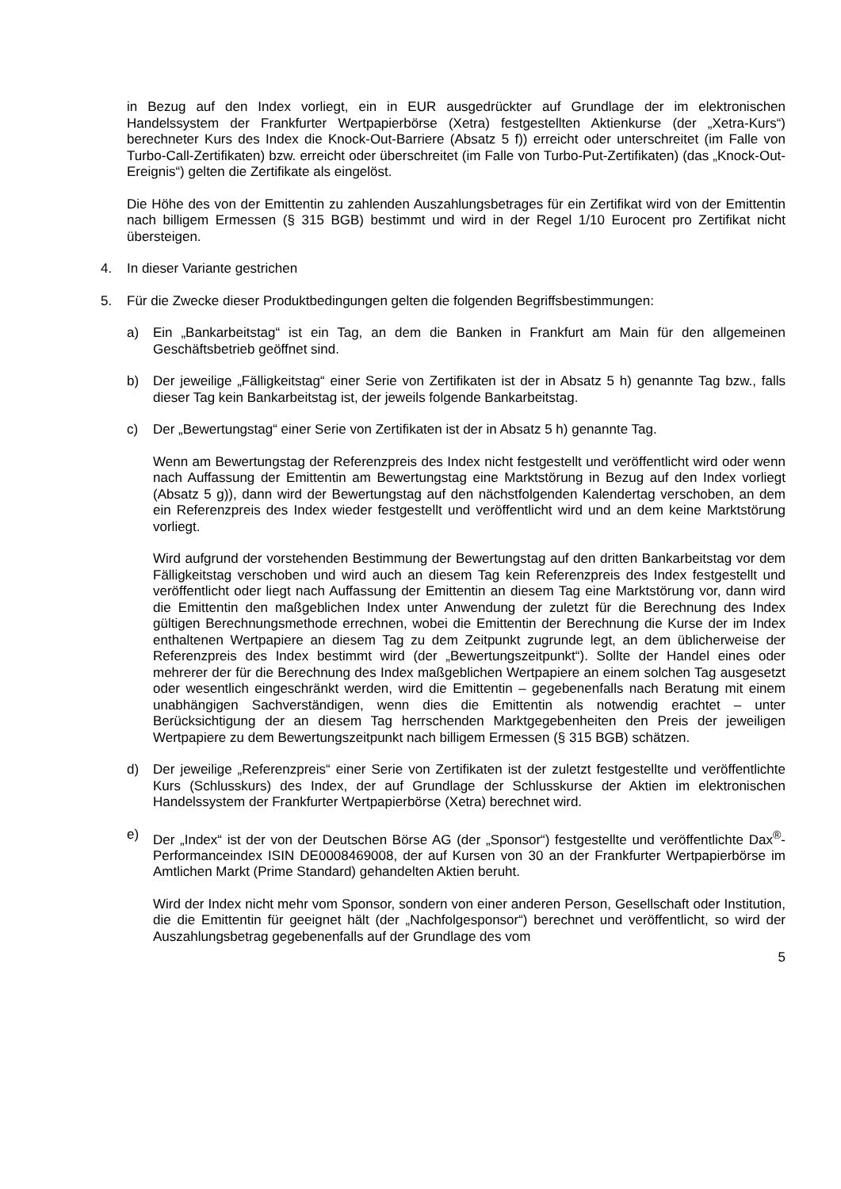in Bezug auf den Index vorliegt, ein in EUR ausgedrückter auf Grundlage der im elektronischen Handelssystem der Frankfurter Wertpapierbörse (Xetra) festgestellten Aktienkurse (der „Xetra-Kurs“) berechneter Kurs des Index die Knock-Out-Barriere (Absatz 5 f)) erreicht oder unterschreitet (im Falle von Turbo-Call-Zertifikaten) bzw. erreicht oder überschreitet (im Falle von Turbo-Put-Zertifikaten) (das „Knock-Out-Ereignis“) gelten die Zertifikate als eingelöst.
Die Höhe des von der Emittentin zu zahlenden Auszahlungsbetrages für ein Zertifikat wird von der Emittentin nach billigem Ermessen (§ 315 BGB) bestimmt und wird in der Regel 1/10 Eurocent pro Zertifikat nicht übersteigen.
4. In dieser Variante gestrichen
5. Für die Zwecke dieser Produktbedingungen gelten die folgenden Begriffsbestimmungen:
a) Ein „Bankarbeitstag“ ist ein Tag, an dem die Banken in Frankfurt am Main für den allgemeinen Geschäftsbetrieb geöffnet sind.
b) Der jeweilige „Fälligkeitstag“ einer Serie von Zertifikaten ist der in Absatz 5 h) genannte Tag bzw., falls dieser Tag kein Bankarbeitstag ist, der jeweils folgende Bankarbeitstag.
c) Der „Bewertungstag“ einer Serie von Zertifikaten ist der in Absatz 5 h) genannte Tag.
Wenn am Bewertungstag der Referenzpreis des Index nicht festgestellt und veröffentlicht wird oder wenn nach Auffassung der Emittentin am Bewertungstag eine Marktstörung in Bezug auf den Index vorliegt (Absatz 5 g)), dann wird der Bewertungstag auf den nächstfolgenden Kalendertag verschoben, an dem ein Referenzpreis des Index wieder festgestellt und veröffentlicht wird und an dem keine Marktstörung vorliegt.
Wird aufgrund der vorstehenden Bestimmung der Bewertungstag auf den dritten Bankarbeitstag vor dem Fälligkeitstag verschoben und wird auch an diesem Tag kein Referenzpreis des Index festgestellt und veröffentlicht oder liegt nach Auffassung der Emittentin an diesem Tag eine Marktstörung vor, dann wird die Emittentin den maßgeblichen Index unter Anwendung der zuletzt für die Berechnung des Index gültigen Berechnungsmethode errechnen, wobei die Emittentin der Berechnung die Kurse der im Index enthaltenen Wertpapiere an diesem Tag zu dem Zeitpunkt zugrunde legt, an dem üblicherweise der Referenzpreis des Index bestimmt wird (der „Bewertungszeitpunkt“). Sollte der Handel eines oder mehrerer der für die Berechnung des Index maßgeblichen Wertpapiere an einem solchen Tag ausgesetzt oder wesentlich eingeschränkt werden, wird die Emittentin – gegebenenfalls nach Beratung mit einem unabhängigen Sachverständigen, wenn dies die Emittentin als notwendig erachtet – unter Berücksichtigung der an diesem Tag herrschenden Marktgegebenheiten den Preis der jeweiligen Wertpapiere zu dem Bewertungszeitpunkt nach billigem Ermessen (§ 315 BGB) schätzen.
d) Der jeweilige „Referenzpreis“ einer Serie von Zertifikaten ist der zuletzt festgestellte und veröffentlichte Kurs (Schlusskurs) des Index, der auf Grundlage der Schlusskurse der Aktien im elektronischen Handelssystem der Frankfurter Wertpapierbörse (Xetra) berechnet wird.
e) Der „Index“ ist der von der Deutschen Börse AG (der „Sponsor“) festgestellte und veröffentlichte Dax<sup>®</sup>-Performanceindex ISIN DE0008469008, der auf Kursen von 30 an der Frankfurter Wertpapierbörse im Amtlichen Markt (Prime Standard) gehandelten Aktien beruht.
Wird der Index nicht mehr vom Sponsor, sondern von einer anderen Person, Gesellschaft oder Institution, die die Emittentin für geeignet hält (der „Nachfolgesponsor“) berechnet und veröffentlicht, so wird der Auszahlungsbetrag gegebenenfalls auf der Grundlage des vom
5